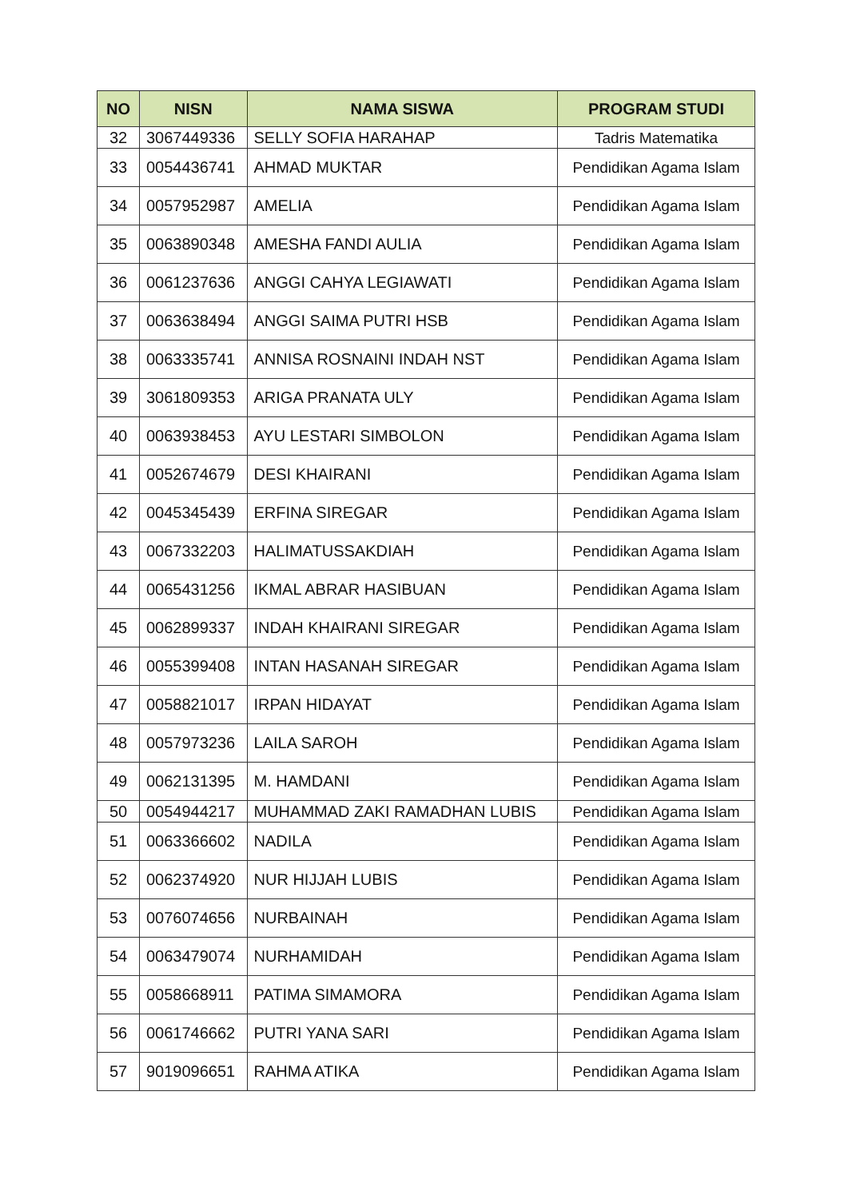| NO | NISN | NAMA SISWA | PROGRAM STUDI |
| --- | --- | --- | --- |
| 32 | 3067449336 | SELLY SOFIA HARAHAP | Tadris Matematika |
| 33 | 0054436741 | AHMAD MUKTAR | Pendidikan Agama Islam |
| 34 | 0057952987 | AMELIA | Pendidikan Agama Islam |
| 35 | 0063890348 | AMESHA FANDI AULIA | Pendidikan Agama Islam |
| 36 | 0061237636 | ANGGI CAHYA LEGIAWATI | Pendidikan Agama Islam |
| 37 | 0063638494 | ANGGI SAIMA PUTRI HSB | Pendidikan Agama Islam |
| 38 | 0063335741 | ANNISA ROSNAINI INDAH NST | Pendidikan Agama Islam |
| 39 | 3061809353 | ARIGA PRANATA ULY | Pendidikan Agama Islam |
| 40 | 0063938453 | AYU LESTARI SIMBOLON | Pendidikan Agama Islam |
| 41 | 0052674679 | DESI KHAIRANI | Pendidikan Agama Islam |
| 42 | 0045345439 | ERFINA SIREGAR | Pendidikan Agama Islam |
| 43 | 0067332203 | HALIMATUSSAKDIAH | Pendidikan Agama Islam |
| 44 | 0065431256 | IKMAL ABRAR HASIBUAN | Pendidikan Agama Islam |
| 45 | 0062899337 | INDAH KHAIRANI SIREGAR | Pendidikan Agama Islam |
| 46 | 0055399408 | INTAN HASANAH SIREGAR | Pendidikan Agama Islam |
| 47 | 0058821017 | IRPAN HIDAYAT | Pendidikan Agama Islam |
| 48 | 0057973236 | LAILA SAROH | Pendidikan Agama Islam |
| 49 | 0062131395 | M. HAMDANI | Pendidikan Agama Islam |
| 50 | 0054944217 | MUHAMMAD ZAKI RAMADHAN LUBIS | Pendidikan Agama Islam |
| 51 | 0063366602 | NADILA | Pendidikan Agama Islam |
| 52 | 0062374920 | NUR HIJJAH LUBIS | Pendidikan Agama Islam |
| 53 | 0076074656 | NURBAINAH | Pendidikan Agama Islam |
| 54 | 0063479074 | NURHAMIDAH | Pendidikan Agama Islam |
| 55 | 0058668911 | PATIMA SIMAMORA | Pendidikan Agama Islam |
| 56 | 0061746662 | PUTRI YANA SARI | Pendidikan Agama Islam |
| 57 | 9019096651 | RAHMA ATIKA | Pendidikan Agama Islam |